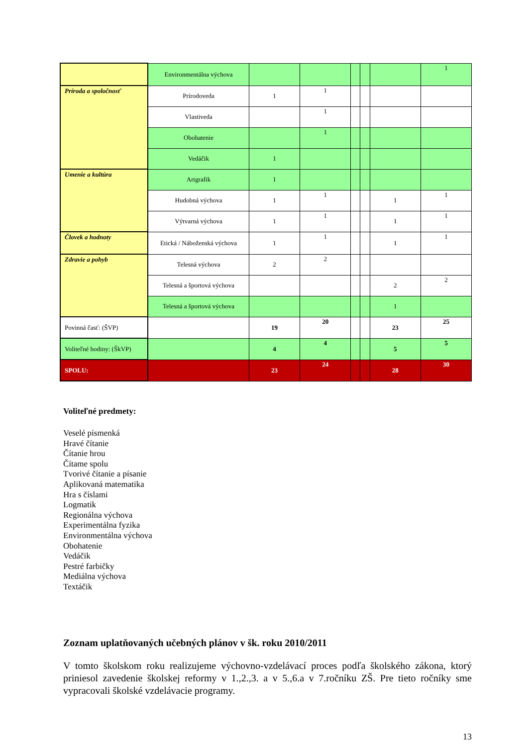| | Environmentálna výchova | | | | | | 1 |
| Príroda a spoločnosť | Prírodoveda | 1 | 1 | | | | |
| | Vlastiveda | | 1 | | | | |
| | Obohatenie | | 1 | | | | |
| | Vedáčik | 1 | | | | | |
| Umenie a kultúra | Artgrafik | 1 | | | | | |
| | Hudobná výchova | 1 | 1 | | | 1 | 1 |
| | Výtvarná výchova | 1 | 1 | | | 1 | 1 |
| Človek a hodnoty | Etická / Náboženská výchova | 1 | 1 | | | 1 | 1 |
| Zdravie a pohyb | Telesná výchova | 2 | 2 | | | | |
| | Telesná a športová výchova | | | | | 2 | 2 |
| | Telesná a športová výchova | | | | | 1 | |
| Povinná časť: (ŠVP) | | 19 | 20 | | | 23 | 25 |
| Voliteľné hodiny: (ŠkVP) | | 4 | 4 | | | 5 | 5 |
| SPOLU: | | 23 | 24 | | | 28 | 30 |
Voliteľné predmety:
Veselé písmenká
Hravé čítanie
Čítanie hrou
Čítame spolu
Tvorivé čítanie a písanie
Aplikovaná matematika
Hra s číslami
Logmatik
Regionálna výchova
Experimentálna fyzika
Environmentálna výchova
Obohatenie
Vedáčik
Pestré farbičky
Mediálna výchova
Textáčik
Zoznam uplatňovaných učebných plánov v šk. roku 2010/2011
V tomto školskom roku realizujeme výchovno-vzdelávací proces podľa školského zákona, ktorý priniesol zavedenie školskej reformy v 1.,2.,3. a v 5.,6.a v 7.ročníku ZŠ. Pre tieto ročníky sme vypracovali školské vzdelávacie programy.
13